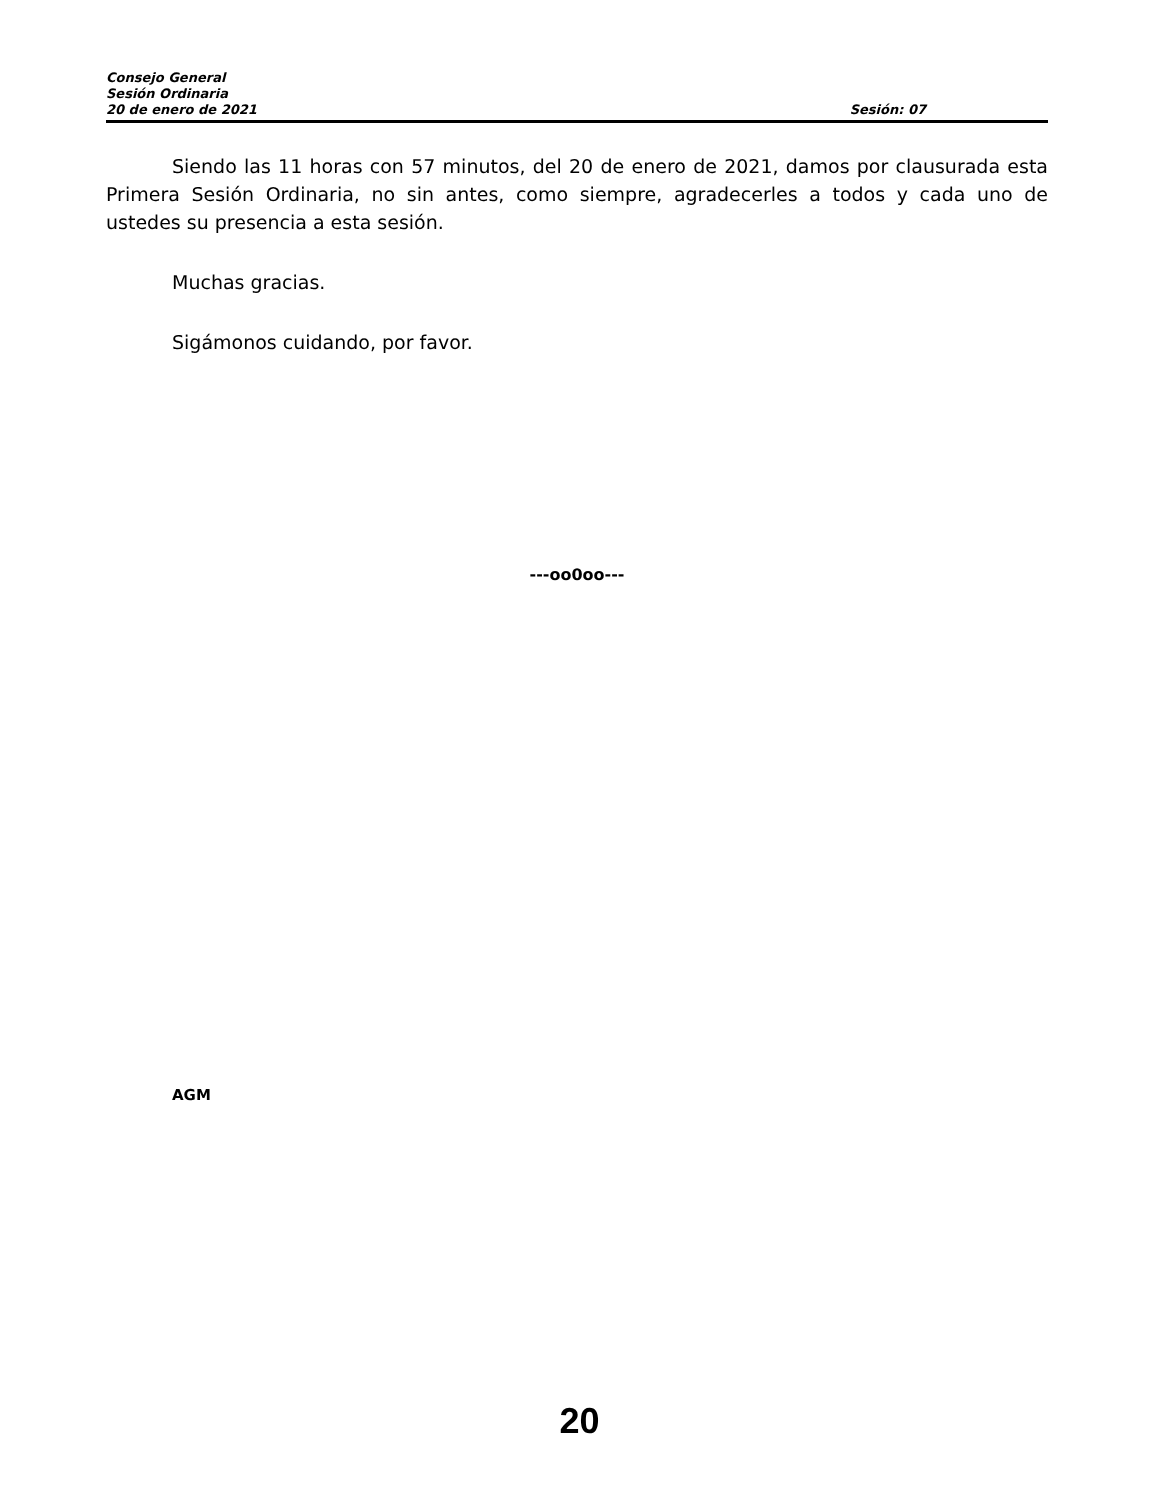Consejo General
Sesión Ordinaria
20 de enero de 2021 Sesión: 07
Siendo las 11 horas con 57 minutos, del 20 de enero de 2021, damos por clausurada esta Primera Sesión Ordinaria, no sin antes, como siempre, agradecerles a todos y cada uno de ustedes su presencia a esta sesión.
Muchas gracias.
Sigámonos cuidando, por favor.
---oo0oo---
AGM
20